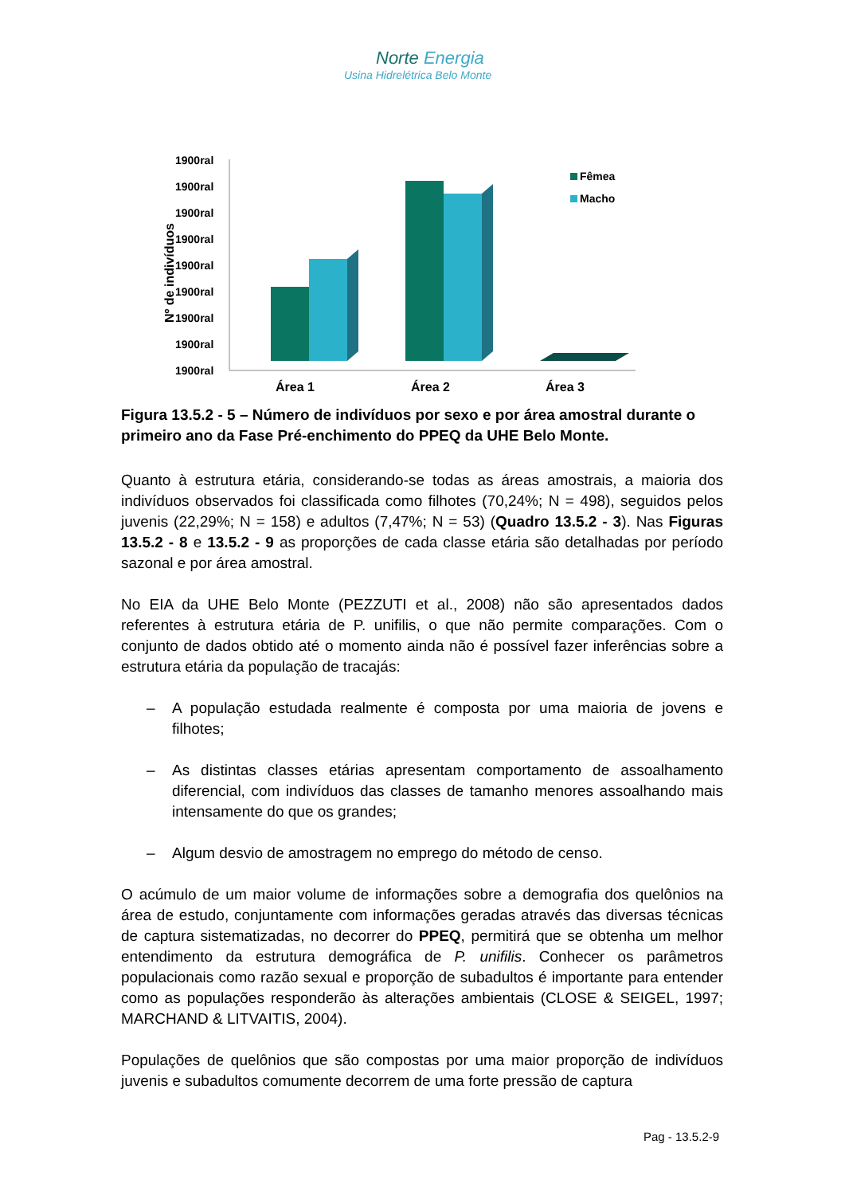Norte Energia
Usina Hidrelétrica Belo Monte
1900ral
1900ral
1900ral
1900ral
1900ral
1900ral
1900ral
1900ral
1900ral
Nº de indivíduos
Área 1
Área 2
Área 3
Fêmea
Macho
Figura 13.5.2 - 5 – Número de indivíduos por sexo e por área amostral durante o primeiro ano da Fase Pré-enchimento do PPEQ da UHE Belo Monte.
Quanto à estrutura etária, considerando-se todas as áreas amostrais, a maioria dos indivíduos observados foi classificada como filhotes (70,24%; N = 498), seguidos pelos juvenis (22,29%; N = 158) e adultos (7,47%; N = 53) (Quadro 13.5.2 - 3). Nas Figuras 13.5.2 - 8 e 13.5.2 - 9 as proporções de cada classe etária são detalhadas por período sazonal e por área amostral.
No EIA da UHE Belo Monte (PEZZUTI et al., 2008) não são apresentados dados referentes à estrutura etária de P. unifilis, o que não permite comparações. Com o conjunto de dados obtido até o momento ainda não é possível fazer inferências sobre a estrutura etária da população de tracajás:
– A população estudada realmente é composta por uma maioria de jovens e filhotes;
– As distintas classes etárias apresentam comportamento de assoalhamento diferencial, com indivíduos das classes de tamanho menores assoalhando mais intensamente do que os grandes;
– Algum desvio de amostragem no emprego do método de censo.
O acúmulo de um maior volume de informações sobre a demografia dos quelônios na área de estudo, conjuntamente com informações geradas através das diversas técnicas de captura sistematizadas, no decorrer do PPEQ, permitirá que se obtenha um melhor entendimento da estrutura demográfica de P. unifilis. Conhecer os parâmetros populacionais como razão sexual e proporção de subadultos é importante para entender como as populações responderão às alterações ambientais (CLOSE & SEIGEL, 1997; MARCHAND & LITVAITIS, 2004).
Populações de quelônios que são compostas por uma maior proporção de indivíduos juvenis e subadultos comumente decorrem de uma forte pressão de captura
Pag - 13.5.2-9